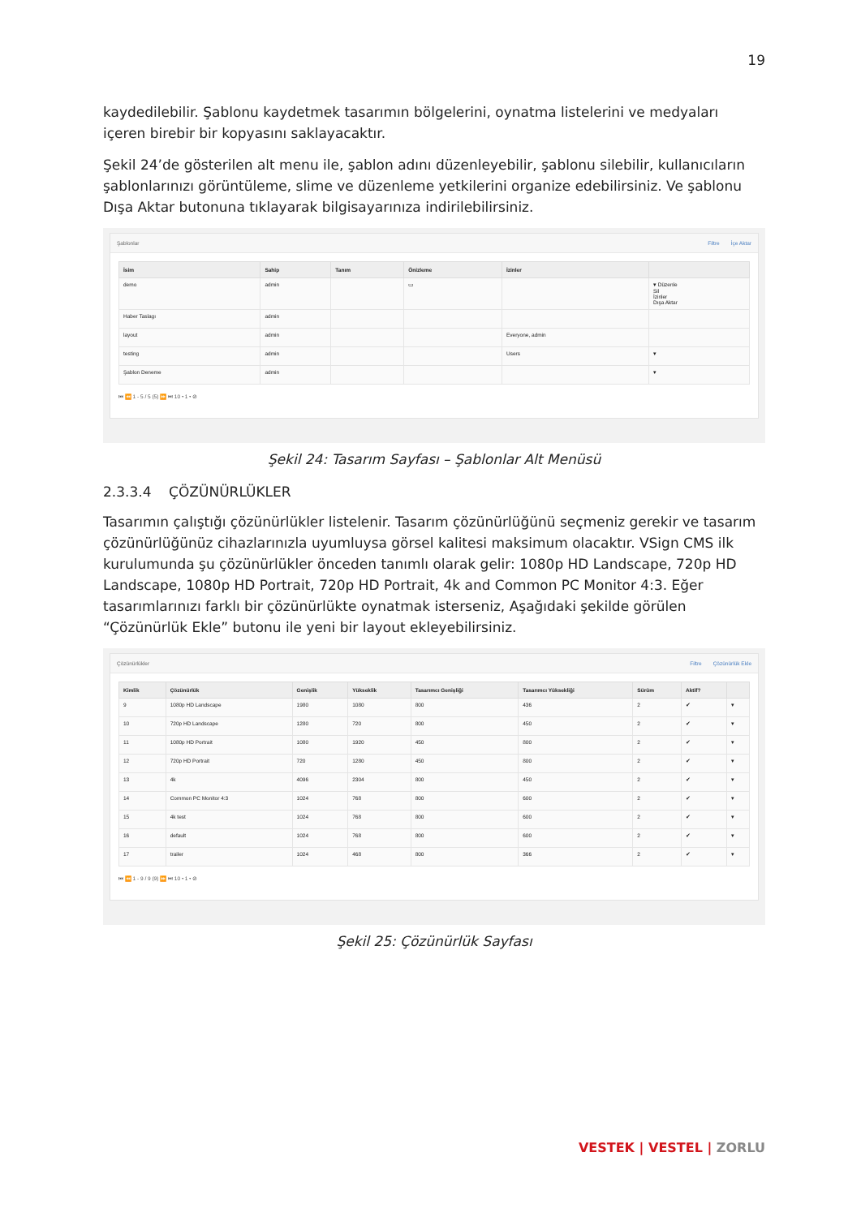19
kaydedilebilir. Şablonu kaydetmek tasarımın bölgelerini, oynatma listelerini ve medyaları içeren birebir bir kopyasını saklayacaktır.
Şekil 24’de gösterilen alt menu ile, şablon adını düzenleyebilir, şablonu silebilir, kullanıcıların şablonlarınızı görüntüleme, slime ve düzenleme yetkilerini organize edebilirsiniz. Ve şablonu Dışa Aktar butonuna tıklayarak bilgisayarınıza indirilebilirsiniz.
Şablonlar Filtre İçe Aktar
| İsim | Sahip | Tanım | Önizleme | İzinler | |
| --- | --- | --- | --- | --- | --- |
| demo | admin | | ▭ | | ▾ Düzenle Sil İzinler Dışa Aktar |
| Haber Taslagı | admin | | | | |
| layout | admin | | | Everyone, admin | |
| testing | admin | | | Users | ▾ |
| Şablon Deneme | admin | | | | ▾ |
⏮ ⏪ 1 - 5 / 5 (5) ⏩ ⏭ 10 ▾ 1 ▾ ⊘
Şekil 24: Tasarım Sayfası – Şablonlar Alt Menüsü
2.3.3.4 ÇÖZÜNÜRLÜKLER
Tasarımın çalıştığı çözünürlükler listelenir. Tasarım çözünürlüğünü seçmeniz gerekir ve tasarım çözünürlüğünüz cihazlarınızla uyumluysa görsel kalitesi maksimum olacaktır. VSign CMS ilk kurulumunda şu çözünürlükler önceden tanımlı olarak gelir: 1080p HD Landscape, 720p HD Landscape, 1080p HD Portrait, 720p HD Portrait, 4k and Common PC Monitor 4:3. Eğer tasarımlarınızı farklı bir çözünürlükte oynatmak isterseniz, Aşağıdaki şekilde görülen “Çözünürlük Ekle” butonu ile yeni bir layout ekleyebilirsiniz.
Çözünürlükler Filtre Çözünürlük Ekle
| Kimlik | Çözünürlük | Genişlik | Yükseklik | Tasarımcı Genişliği | Tasarımcı Yüksekliği | Sürüm | Aktif? | |
| --- | --- | --- | --- | --- | --- | --- | --- | --- |
| 9 | 1080p HD Landscape | 1980 | 1080 | 800 | 436 | 2 | ✔ | ▾ |
| 10 | 720p HD Landscape | 1280 | 720 | 800 | 450 | 2 | ✔ | ▾ |
| 11 | 1080p HD Portrait | 1080 | 1920 | 450 | 800 | 2 | ✔ | ▾ |
| 12 | 720p HD Portrait | 720 | 1280 | 450 | 800 | 2 | ✔ | ▾ |
| 13 | 4k | 4096 | 2304 | 800 | 450 | 2 | ✔ | ▾ |
| 14 | Common PC Monitor 4:3 | 1024 | 768 | 800 | 600 | 2 | ✔ | ▾ |
| 15 | 4k test | 1024 | 768 | 800 | 600 | 2 | ✔ | ▾ |
| 16 | default | 1024 | 768 | 800 | 600 | 2 | ✔ | ▾ |
| 17 | trailer | 1024 | 468 | 800 | 366 | 2 | ✔ | ▾ |
⏮ ⏪ 1 - 9 / 9 (9) ⏩ ⏭ 10 ▾ 1 ▾ ⊘
Şekil 25: Çözünürlük Sayfası
VESTEK | VESTEL | ZORLU